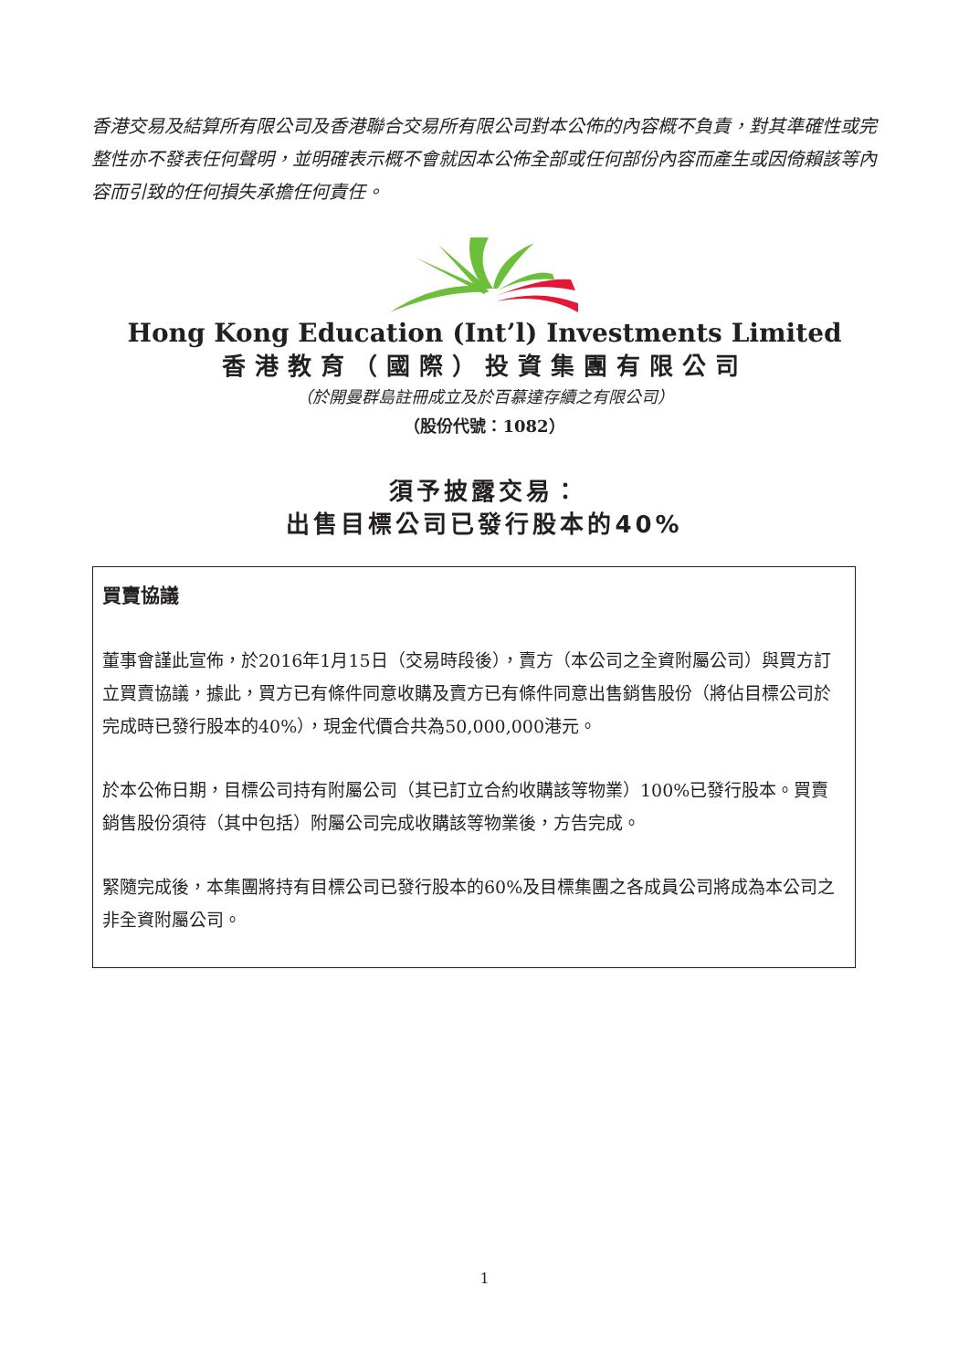香港交易及結算所有限公司及香港聯合交易所有限公司對本公佈的內容概不負責，對其準確性或完整性亦不發表任何聲明，並明確表示概不會就因本公佈全部或任何部份內容而產生或因倚賴該等內容而引致的任何損失承擔任何責任。
Hong Kong Education (Int’l) Investments Limited
香港教育（國際）投資集團有限公司
（於開曼群島註冊成立及於百慕達存續之有限公司）
（股份代號：1082）
須予披露交易：
出售目標公司已發行股本的40%
買賣協議
董事會謹此宣佈，於2016年1月15日（交易時段後），賣方（本公司之全資附屬公司）與買方訂立買賣協議，據此，買方已有條件同意收購及賣方已有條件同意出售銷售股份（將佔目標公司於完成時已發行股本的40%），現金代價合共為50,000,000港元。
於本公佈日期，目標公司持有附屬公司（其已訂立合約收購該等物業）100%已發行股本。買賣銷售股份須待（其中包括）附屬公司完成收購該等物業後，方告完成。
緊隨完成後，本集團將持有目標公司已發行股本的60%及目標集團之各成員公司將成為本公司之非全資附屬公司。
1